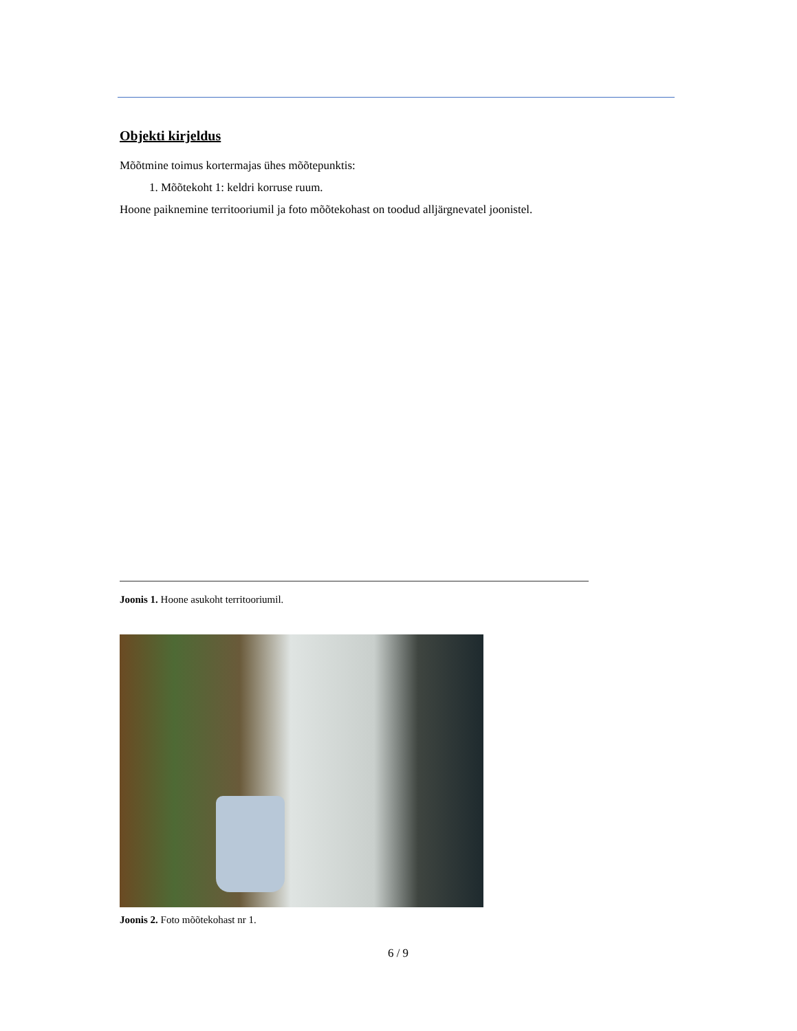Objekti kirjeldus
Mõõtmine toimus kortermajas ühes mõõtepunktis:
1. Mõõtekoht 1: keldri korruse ruum.
Hoone paiknemine territooriumil ja foto mõõtekohast on toodud alljärgnevatel joonistel.
Joonis 1. Hoone asukoht territooriumil.
Joonis 2. Foto mõõtekohast nr 1.
6 / 9